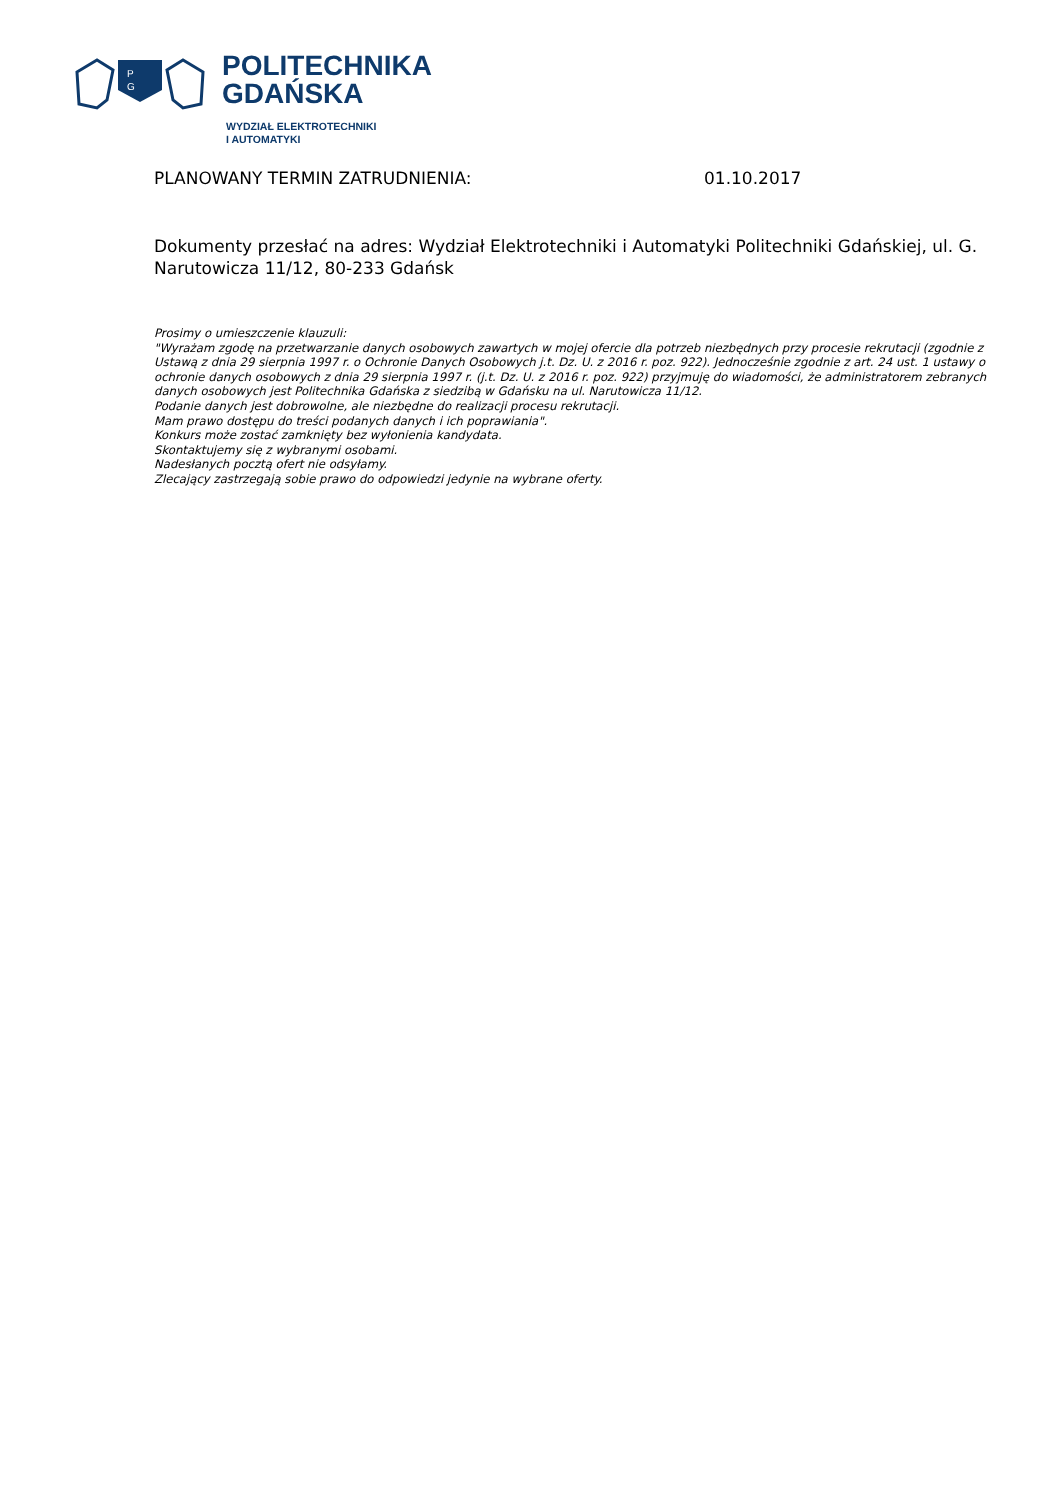P
G
POLITECHNIKA
GDAŃSKA
WYDZIAŁ ELEKTROTECHNIKI
I AUTOMATYKI
PLANOWANY TERMIN ZATRUDNIENIA: 01.10.2017
Dokumenty przesłać na adres: Wydział Elektrotechniki i Automatyki Politechniki Gdańskiej, ul. G. Narutowicza 11/12, 80-233 Gdańsk
Prosimy o umieszczenie klauzuli:
"Wyrażam zgodę na przetwarzanie danych osobowych zawartych w mojej ofercie dla potrzeb niezbędnych przy procesie rekrutacji (zgodnie z Ustawą z dnia 29 sierpnia 1997 r. o Ochronie Danych Osobowych j.t. Dz. U. z 2016 r. poz. 922). Jednocześnie zgodnie z art. 24 ust. 1 ustawy o ochronie danych osobowych z dnia 29 sierpnia 1997 r. (j.t. Dz. U. z 2016 r. poz. 922) przyjmuję do wiadomości, że administratorem zebranych danych osobowych jest Politechnika Gdańska z siedzibą w Gdańsku na ul. Narutowicza 11/12.
Podanie danych jest dobrowolne, ale niezbędne do realizacji procesu rekrutacji.
Mam prawo dostępu do treści podanych danych i ich poprawiania".
Konkurs może zostać zamknięty bez wyłonienia kandydata.
Skontaktujemy się z wybranymi osobami.
Nadesłanych pocztą ofert nie odsyłamy.
Zlecający zastrzegają sobie prawo do odpowiedzi jedynie na wybrane oferty.